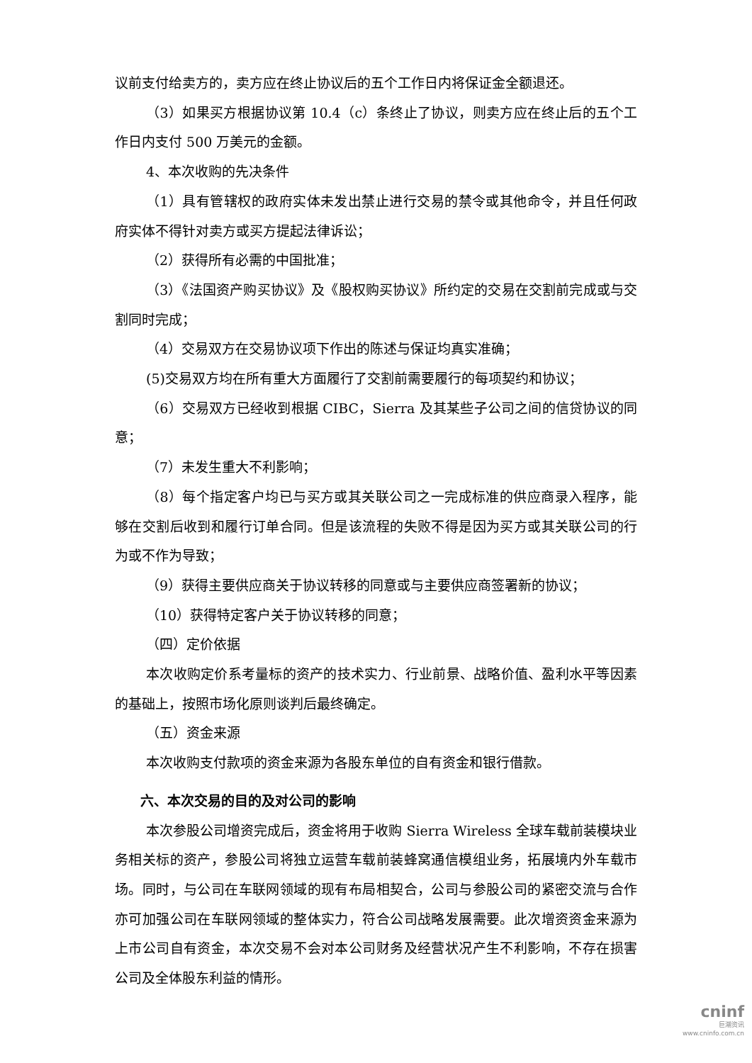议前支付给卖方的，卖方应在终止协议后的五个工作日内将保证金全额退还。
（3）如果买方根据协议第 10.4（c）条终止了协议，则卖方应在终止后的五个工作日内支付 500 万美元的金额。
4、本次收购的先决条件
（1）具有管辖权的政府实体未发出禁止进行交易的禁令或其他命令，并且任何政府实体不得针对卖方或买方提起法律诉讼；
（2）获得所有必需的中国批准；
（3）《法国资产购买协议》及《股权购买协议》所约定的交易在交割前完成或与交割同时完成；
（4）交易双方在交易协议项下作出的陈述与保证均真实准确；
(5)交易双方均在所有重大方面履行了交割前需要履行的每项契约和协议；
（6）交易双方已经收到根据 CIBC，Sierra 及其某些子公司之间的信贷协议的同意；
（7）未发生重大不利影响；
（8）每个指定客户均已与买方或其关联公司之一完成标准的供应商录入程序，能够在交割后收到和履行订单合同。但是该流程的失败不得是因为买方或其关联公司的行为或不作为导致；
（9）获得主要供应商关于协议转移的同意或与主要供应商签署新的协议；
（10）获得特定客户关于协议转移的同意；
（四）定价依据
本次收购定价系考量标的资产的技术实力、行业前景、战略价值、盈利水平等因素的基础上，按照市场化原则谈判后最终确定。
（五）资金来源
本次收购支付款项的资金来源为各股东单位的自有资金和银行借款。
六、本次交易的目的及对公司的影响
本次参股公司增资完成后，资金将用于收购 Sierra Wireless 全球车载前装模块业务相关标的资产，参股公司将独立运营车载前装蜂窝通信模组业务，拓展境内外车载市场。同时，与公司在车联网领域的现有布局相契合，公司与参股公司的紧密交流与合作亦可加强公司在车联网领域的整体实力，符合公司战略发展需要。此次增资资金来源为上市公司自有资金，本次交易不会对本公司财务及经营状况产生不利影响，不存在损害公司及全体股东利益的情形。
cninf
巨潮资讯
www.cninfo.com.cn